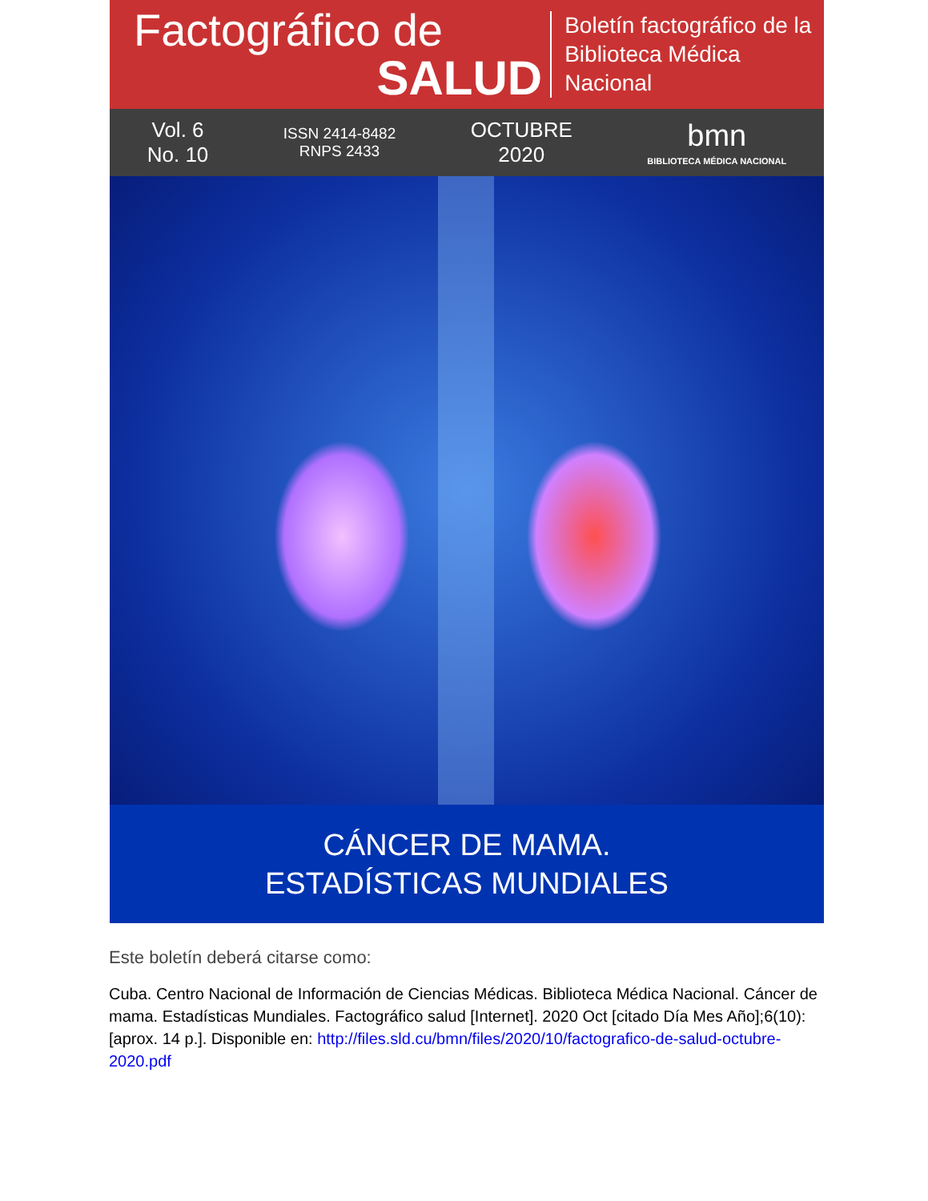Factográfico de
SALUD
Boletín factográfico de la
Biblioteca Médica Nacional
Vol. 6
No. 10
ISSN 2414-8482
RNPS 2433
OCTUBRE
2020
bmn
BIBLIOTECA MÉDICA NACIONAL
CÁNCER DE MAMA.
ESTADÍSTICAS MUNDIALES
Este boletín deberá citarse como:
Cuba. Centro Nacional de Información de Ciencias Médicas. Biblioteca Médica Nacional. Cáncer de mama. Estadísticas Mundiales. Factográfico salud [Internet]. 2020 Oct [citado Día Mes Año];6(10):[aprox. 14 p.]. Disponible en: http://files.sld.cu/bmn/files/2020/10/factografico-de-salud-octubre-2020.pdf